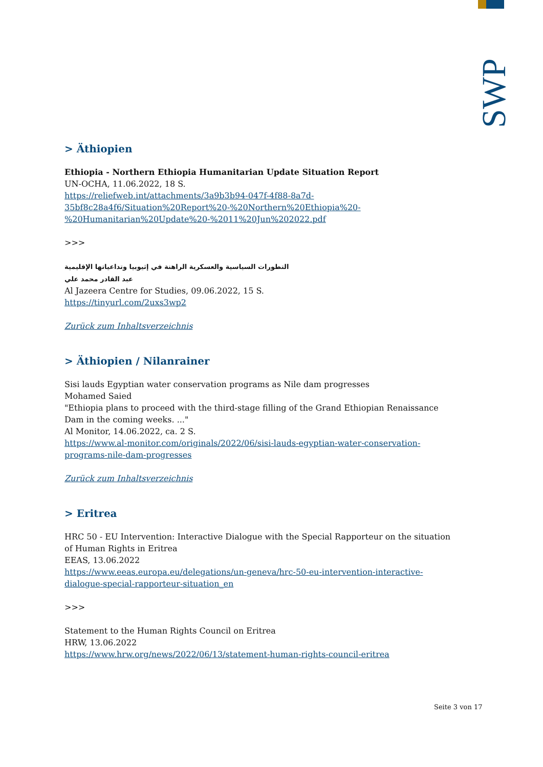SWP
> Äthiopien
Ethiopia - Northern Ethiopia Humanitarian Update Situation Report
UN-OCHA, 11.06.2022, 18 S.
https://reliefweb.int/attachments/3a9b3b94-047f-4f88-8a7d-35bf8c28a4f6/Situation%20Report%20-%20Northern%20Ethiopia%20-%20Humanitarian%20Update%20-%2011%20Jun%202022.pdf
>>>
التطورات السياسية والعسكرية الراهنة في إثيوبيا وتداعياتها الإقليمية
عبد القادر محمد علي
Al Jazeera Centre for Studies, 09.06.2022, 15 S.
https://tinyurl.com/2uxs3wp2
Zurück zum Inhaltsverzeichnis
> Äthiopien / Nilanrainer
Sisi lauds Egyptian water conservation programs as Nile dam progresses
Mohamed Saied
"Ethiopia plans to proceed with the third-stage filling of the Grand Ethiopian Renaissance Dam in the coming weeks. ..."
Al Monitor, 14.06.2022, ca. 2 S.
https://www.al-monitor.com/originals/2022/06/sisi-lauds-egyptian-water-conservation-programs-nile-dam-progresses
Zurück zum Inhaltsverzeichnis
> Eritrea
HRC 50 - EU Intervention: Interactive Dialogue with the Special Rapporteur on the situation of Human Rights in Eritrea
EEAS, 13.06.2022
https://www.eeas.europa.eu/delegations/un-geneva/hrc-50-eu-intervention-interactive-dialogue-special-rapporteur-situation_en
>>>
Statement to the Human Rights Council on Eritrea
HRW, 13.06.2022
https://www.hrw.org/news/2022/06/13/statement-human-rights-council-eritrea
Seite 3 von 17